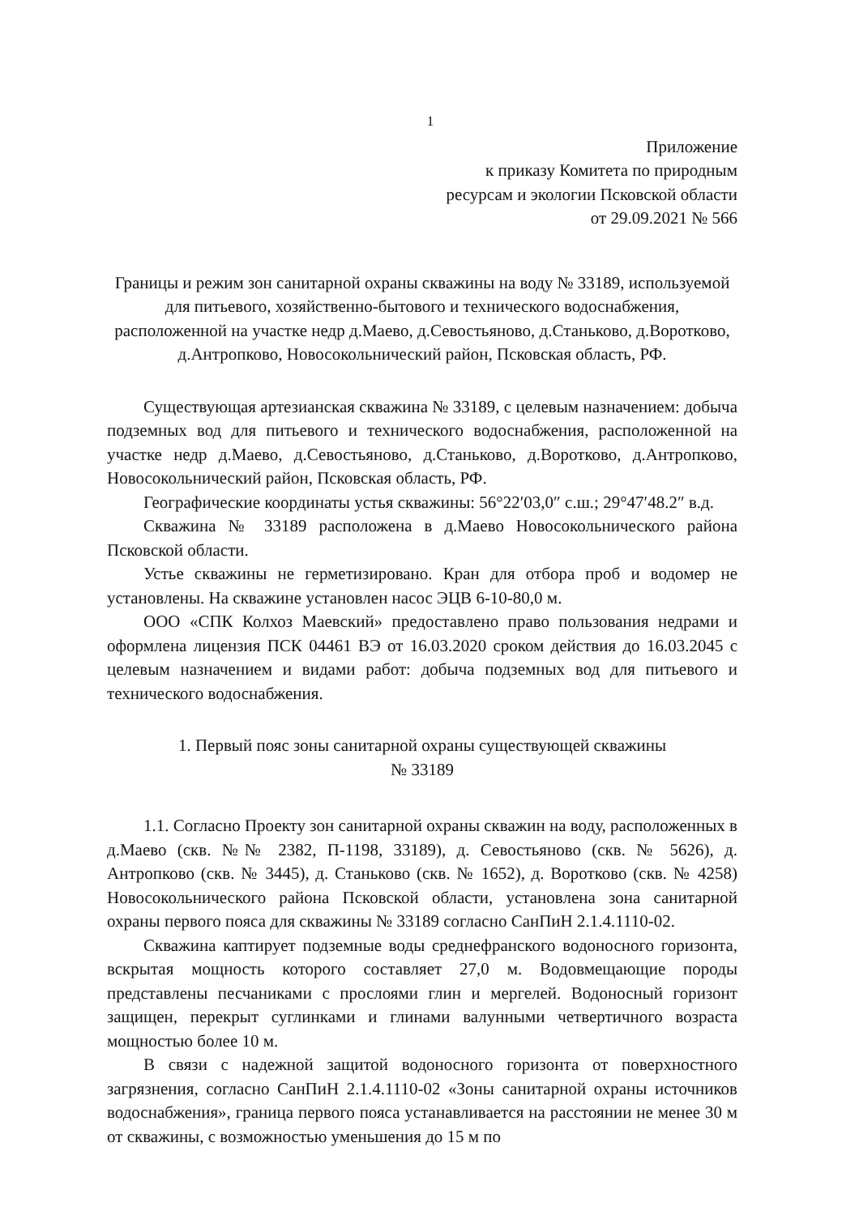1
Приложение
к приказу Комитета по природным
ресурсам и экологии Псковской области
от 29.09.2021 № 566
Границы и режим зон санитарной охраны скважины на воду № 33189, используемой для питьевого, хозяйственно-бытового и технического водоснабжения, расположенной на участке недр д.Маево, д.Севостьяново, д.Станьково, д.Воротково, д.Антропково, Новосокольнический район, Псковская область, РФ.
Существующая артезианская скважина № 33189, с целевым назначением: добыча подземных вод для питьевого и технического водоснабжения, расположенной на участке недр д.Маево, д.Севостьяново, д.Станьково, д.Воротково, д.Антропково, Новосокольнический район, Псковская область, РФ.
Географические координаты устья скважины: 56°22′03,0″ с.ш.; 29°47′48.2″ в.д.
Скважина № 33189 расположена в д.Маево Новосокольнического района Псковской области.
Устье скважины не герметизировано. Кран для отбора проб и водомер не установлены. На скважине установлен насос ЭЦВ 6-10-80,0 м.
ООО «СПК Колхоз Маевский» предоставлено право пользования недрами и оформлена лицензия ПСК 04461 ВЭ от 16.03.2020 сроком действия до 16.03.2045 с целевым назначением и видами работ: добыча подземных вод для питьевого и технического водоснабжения.
1. Первый пояс зоны санитарной охраны существующей скважины
№ 33189
1.1. Согласно Проекту зон санитарной охраны скважин на воду, расположенных в д.Маево (скв. №№ 2382, П-1198, 33189), д. Севостьяново (скв. № 5626), д. Антропково (скв. № 3445), д. Станьково (скв. № 1652), д. Воротково (скв. № 4258) Новосокольнического района Псковской области, установлена зона санитарной охраны первого пояса для скважины № 33189 согласно СанПиН 2.1.4.1110-02.
Скважина каптирует подземные воды среднефранского водоносного горизонта, вскрытая мощность которого составляет 27,0 м. Водовмещающие породы представлены песчаниками с прослоями глин и мергелей. Водоносный горизонт защищен, перекрыт суглинками и глинами валунными четвертичного возраста мощностью более 10 м.
В связи с надежной защитой водоносного горизонта от поверхностного загрязнения, согласно СанПиН 2.1.4.1110-02 «Зоны санитарной охраны источников водоснабжения», граница первого пояса устанавливается на расстоянии не менее 30 м от скважины, с возможностью уменьшения до 15 м по